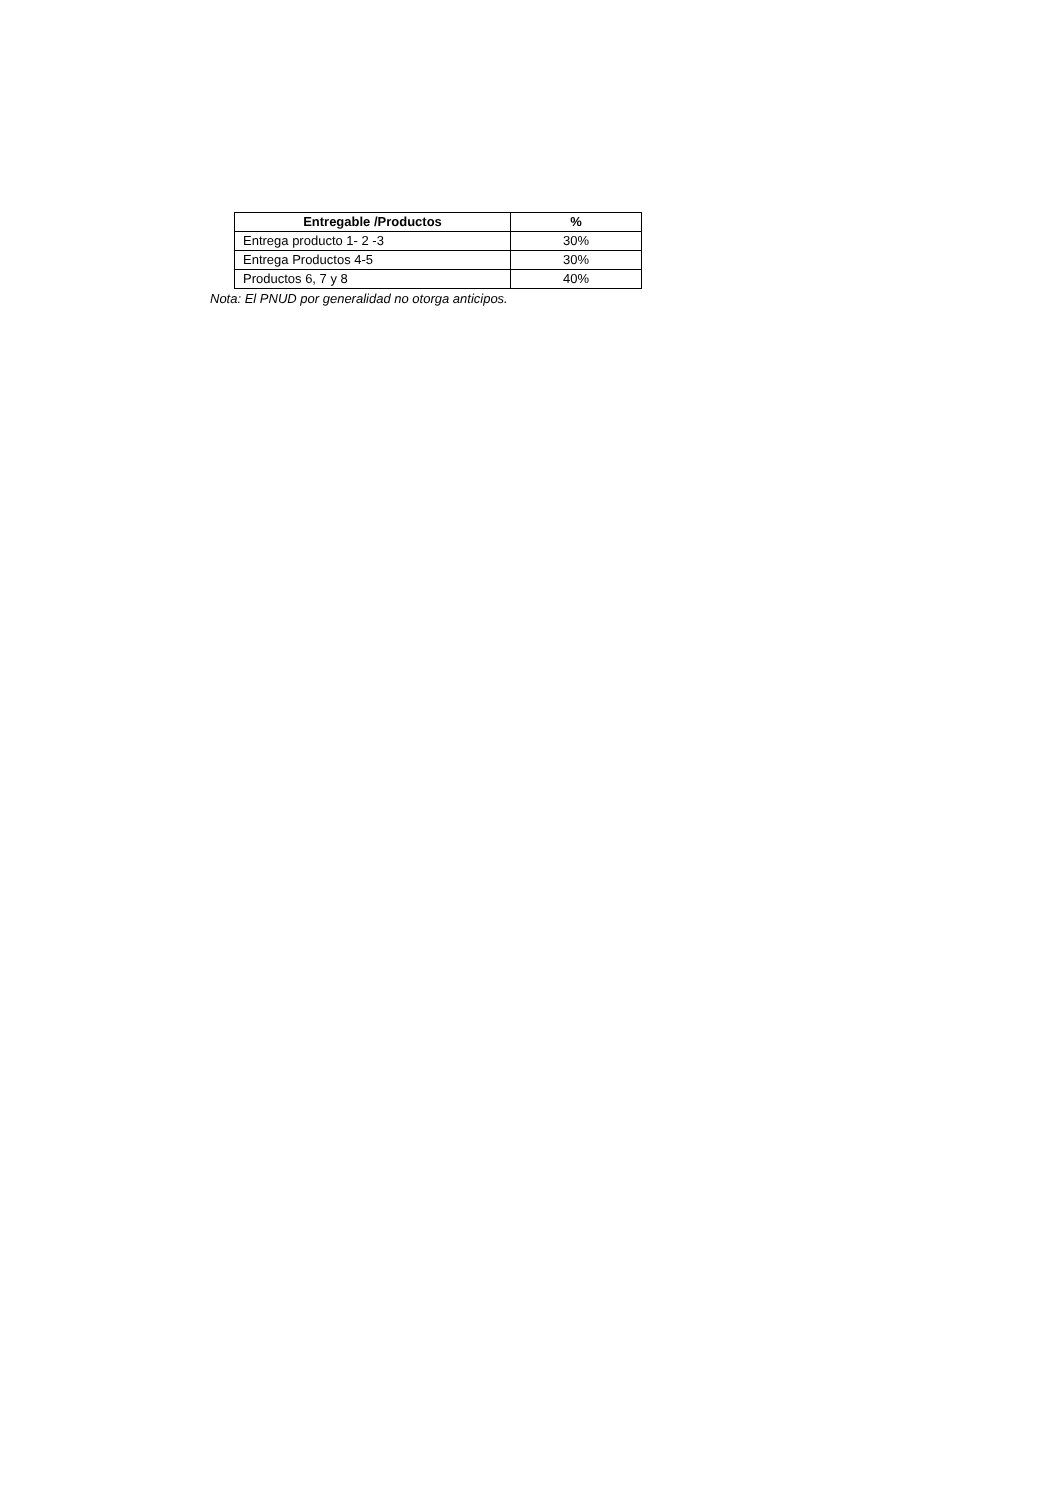| Entregable /Productos | % |
| --- | --- |
| Entrega producto 1- 2 -3 | 30% |
| Entrega Productos 4-5 | 30% |
| Productos 6, 7 y 8 | 40% |
Nota: El PNUD por generalidad no otorga anticipos.